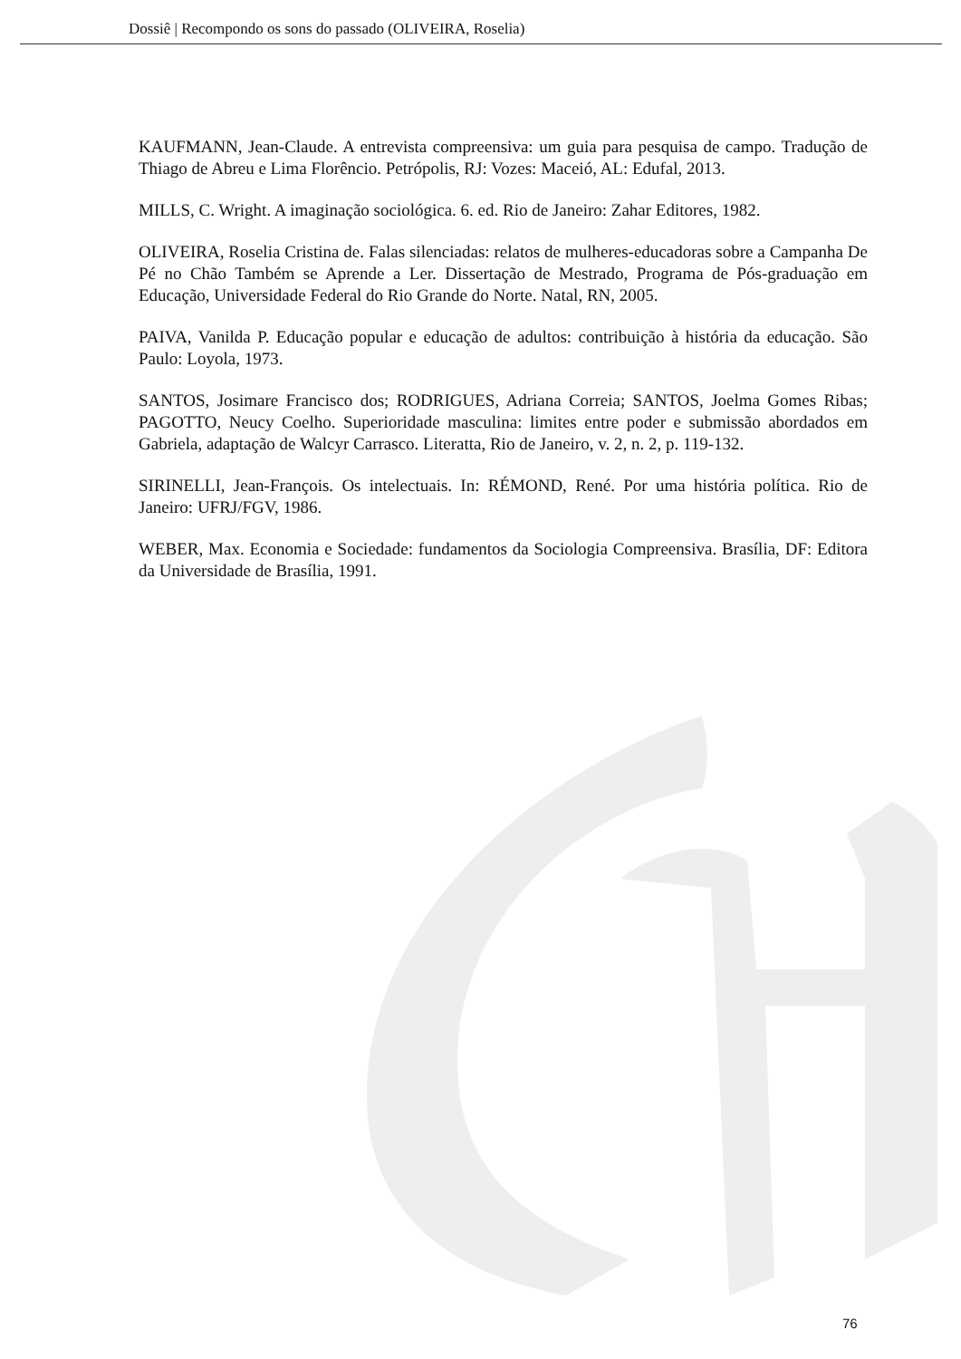Dossiê | Recompondo os sons do passado (OLIVEIRA, Roselia)
KAUFMANN, Jean-Claude. A entrevista compreensiva: um guia para pesquisa de campo. Tradução de Thiago de Abreu e Lima Florêncio. Petrópolis, RJ: Vozes: Maceió, AL: Edufal, 2013.
MILLS, C. Wright. A imaginação sociológica. 6. ed. Rio de Janeiro: Zahar Editores, 1982.
OLIVEIRA, Roselia Cristina de. Falas silenciadas: relatos de mulheres-educadoras sobre a Campanha De Pé no Chão Também se Aprende a Ler. Dissertação de Mestrado, Programa de Pós-graduação em Educação, Universidade Federal do Rio Grande do Norte. Natal, RN, 2005.
PAIVA, Vanilda P. Educação popular e educação de adultos: contribuição à história da educação. São Paulo: Loyola, 1973.
SANTOS, Josimare Francisco dos; RODRIGUES, Adriana Correia; SANTOS, Joelma Gomes Ribas; PAGOTTO, Neucy Coelho. Superioridade masculina: limites entre poder e submissão abordados em Gabriela, adaptação de Walcyr Carrasco. Literatta, Rio de Janeiro, v. 2, n. 2, p. 119-132.
SIRINELLI, Jean-François. Os intelectuais. In: RÉMOND, René. Por uma história política. Rio de Janeiro: UFRJ/FGV, 1986.
WEBER, Max. Economia e Sociedade: fundamentos da Sociologia Compreensiva. Brasília, DF: Editora da Universidade de Brasília, 1991.
76